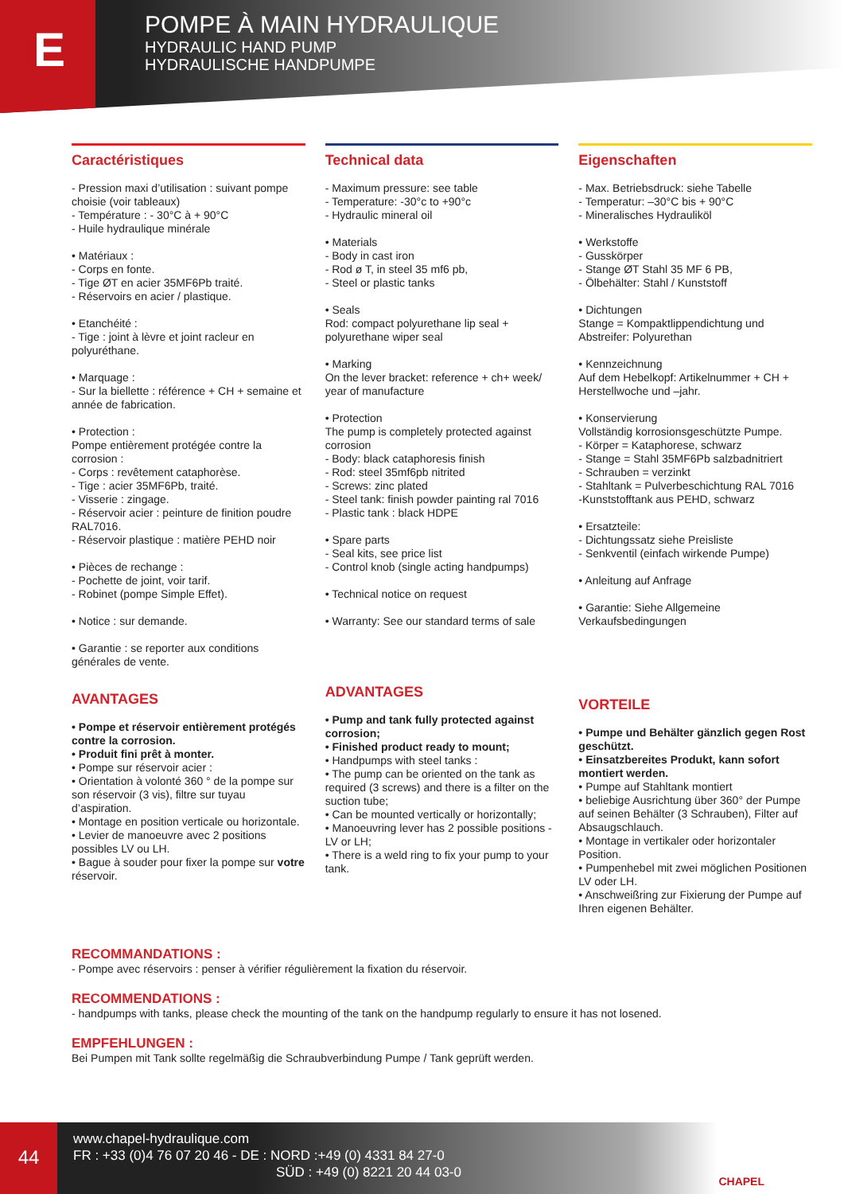E
POMPE À MAIN HYDRAULIQUE
HYDRAULIC HAND PUMP
HYDRAULISCHE HANDPUMPE
Caractéristiques
- Pression maxi d’utilisation : suivant pompe choisie (voir tableaux)
- Température : - 30°C à + 90°C
- Huile hydraulique minérale
• Matériaux :
- Corps en fonte.
- Tige ØT en acier 35MF6Pb traité.
- Réservoirs en acier / plastique.
• Etanchéité :
- Tige : joint à lèvre et joint racleur en polyuréthane.
• Marquage :
- Sur la biellette : référence + CH + semaine et année de fabrication.
• Protection :
Pompe entièrement protégée contre la corrosion :
- Corps : revêtement cataphorèse.
- Tige : acier 35MF6Pb, traité.
- Visserie : zingage.
- Réservoir acier : peinture de finition poudre RAL7016.
- Réservoir plastique : matière PEHD noir
• Pièces de rechange :
- Pochette de joint, voir tarif.
- Robinet (pompe Simple Effet).
• Notice : sur demande.
• Garantie : se reporter aux conditions générales de vente.
AVANTAGES
• Pompe et réservoir entièrement protégés contre la corrosion.
• Produit fini prêt à monter.
• Pompe sur réservoir acier :
• Orientation à volonté 360 ° de la pompe sur son réservoir (3 vis), filtre sur tuyau d’aspiration.
• Montage en position verticale ou horizontale.
• Levier de manoeuvre avec 2 positions possibles LV ou LH.
• Bague à souder pour fixer la pompe sur votre réservoir.
Technical data
- Maximum pressure: see table
- Temperature: -30°c to +90°c
- Hydraulic mineral oil
• Materials
- Body in cast iron
- Rod ø T, in steel 35 mf6 pb,
- Steel or plastic tanks
• Seals
Rod: compact polyurethane lip seal + polyurethane wiper seal
• Marking
On the lever bracket: reference + ch+ week/ year of manufacture
• Protection
The pump is completely protected against corrosion
- Body: black cataphoresis finish
- Rod: steel 35mf6pb nitrited
- Screws: zinc plated
- Steel tank: finish powder painting ral 7016
- Plastic tank : black HDPE
• Spare parts
- Seal kits, see price list
- Control knob (single acting handpumps)
• Technical notice on request
• Warranty: See our standard terms of sale
ADVANTAGES
• Pump and tank fully protected against corrosion;
• Finished product ready to mount;
• Handpumps with steel tanks :
• The pump can be oriented on the tank as required (3 screws) and there is a filter on the suction tube;
• Can be mounted vertically or horizontally;
• Manoeuvring lever has 2 possible positions - LV or LH;
• There is a weld ring to fix your pump to your tank.
Eigenschaften
- Max. Betriebsdruck: siehe Tabelle
- Temperatur: –30°C bis + 90°C
- Mineralisches Hydrauliköl
• Werkstoffe
- Gusskörper
- Stange ØT Stahl 35 MF 6 PB,
- Ölbehälter: Stahl / Kunststoff
• Dichtungen
Stange = Kompaktlippendichtung und Abstreifer: Polyurethan
• Kennzeichnung
Auf dem Hebelkopf: Artikelnummer + CH + Herstellwoche und –jahr.
• Konservierung
Vollständig korrosionsgeschützte Pumpe.
- Körper = Kataphorese, schwarz
- Stange = Stahl 35MF6Pb salzbadnitriert
- Schrauben = verzinkt
- Stahltank = Pulverbeschichtung RAL 7016
-Kunststofftank aus PEHD, schwarz
• Ersatzteile:
- Dichtungssatz siehe Preisliste
- Senkventil (einfach wirkende Pumpe)
• Anleitung auf Anfrage
• Garantie: Siehe Allgemeine Verkaufsbedingungen
VORTEILE
• Pumpe und Behälter gänzlich gegen Rost geschützt.
• Einsatzbereites Produkt, kann sofort montiert werden.
• Pumpe auf Stahltank montiert
• beliebige Ausrichtung über 360° der Pumpe auf seinen Behälter (3 Schrauben), Filter auf Absaugschlauch.
• Montage in vertikaler oder horizontaler Position.
• Pumpenhebel mit zwei möglichen Positionen LV oder LH.
• Anschweißring zur Fixierung der Pumpe auf Ihren eigenen Behälter.
RECOMMANDATIONS :
- Pompe avec réservoirs : penser à vérifier régulièrement la fixation du réservoir.
RECOMMENDATIONS :
- handpumps with tanks, please check the mounting of the tank on the handpump regularly to ensure it has not losened.
EMPFEHLUNGEN :
Bei Pumpen mit Tank sollte regelmäßig die Schraubverbindung Pumpe / Tank geprüft werden.
44
www.chapel-hydraulique.com
FR : +33 (0)4 76 07 20 46 - DE : NORD :+49 (0) 4331 84 27-0
SÜD : +49 (0) 8221 20 44 03-0
CHAPEL